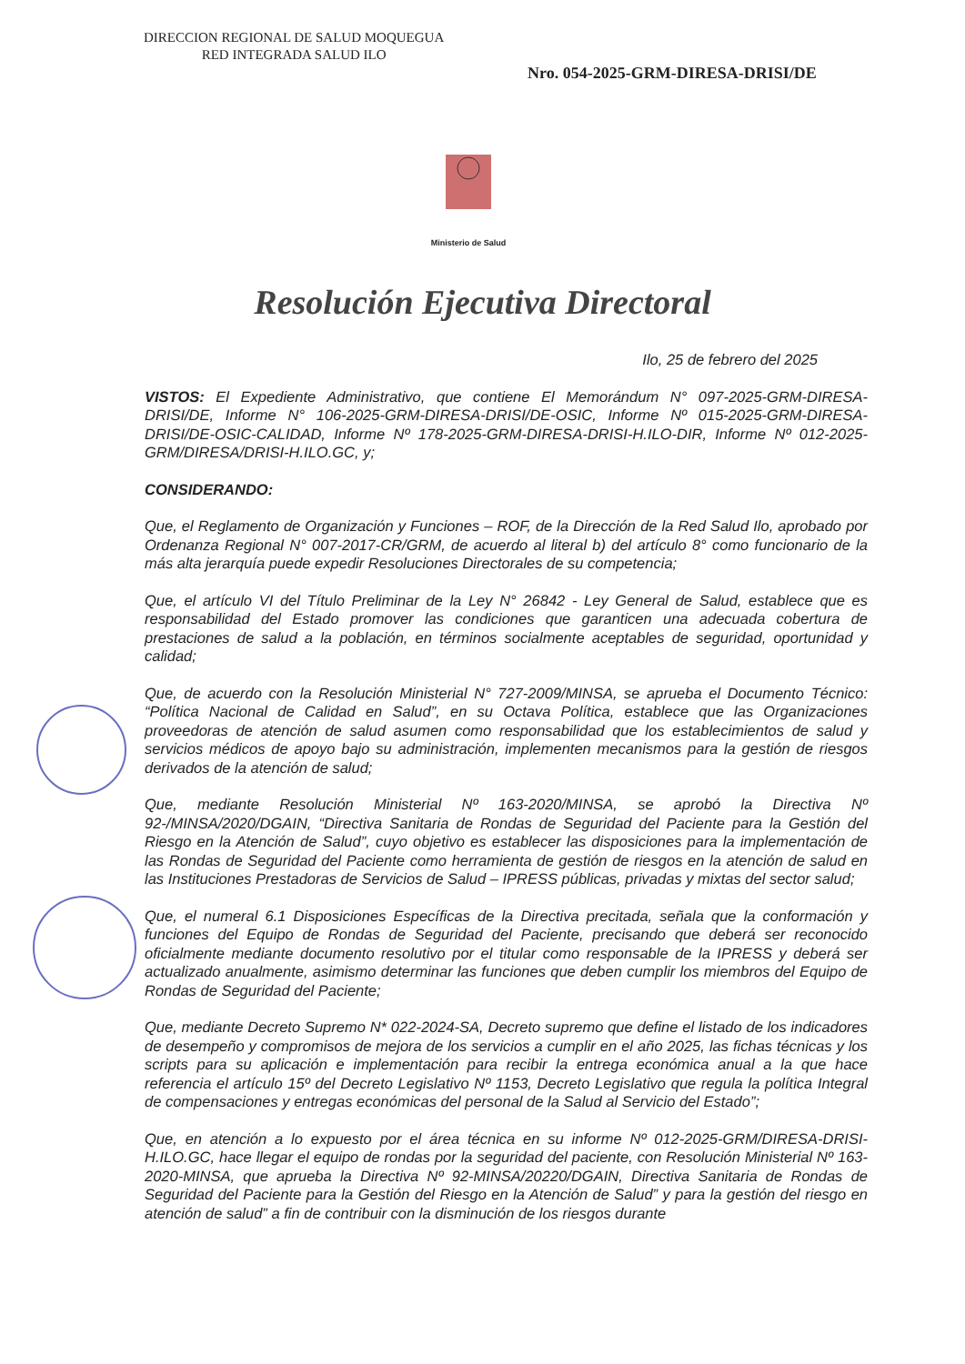DIRECCION REGIONAL DE SALUD MOQUEGUA
RED INTEGRADA SALUD ILO
Nro. 054-2025-GRM-DIRESA-DRISI/DE
Ministerio de Salud
Resolución Ejecutiva Directoral
Ilo, 25 de febrero del 2025
VISTOS: El Expediente Administrativo, que contiene El Memorándum N° 097-2025-GRM-DIRESA-DRISI/DE, Informe N° 106-2025-GRM-DIRESA-DRISI/DE-OSIC, Informe Nº 015-2025-GRM-DIRESA-DRISI/DE-OSIC-CALIDAD, Informe Nº 178-2025-GRM-DIRESA-DRISI-H.ILO-DIR, Informe Nº 012-2025-GRM/DIRESA/DRISI-H.ILO.GC, y;
CONSIDERANDO:
Que, el Reglamento de Organización y Funciones – ROF, de la Dirección de la Red Salud Ilo, aprobado por Ordenanza Regional N° 007-2017-CR/GRM, de acuerdo al literal b) del artículo 8° como funcionario de la más alta jerarquía puede expedir Resoluciones Directorales de su competencia;
Que, el artículo VI del Título Preliminar de la Ley N° 26842 - Ley General de Salud, establece que es responsabilidad del Estado promover las condiciones que garanticen una adecuada cobertura de prestaciones de salud a la población, en términos socialmente aceptables de seguridad, oportunidad y calidad;
Que, de acuerdo con la Resolución Ministerial N° 727-2009/MINSA, se aprueba el Documento Técnico: “Política Nacional de Calidad en Salud”, en su Octava Política, establece que las Organizaciones proveedoras de atención de salud asumen como responsabilidad que los establecimientos de salud y servicios médicos de apoyo bajo su administración, implementen mecanismos para la gestión de riesgos derivados de la atención de salud;
Que, mediante Resolución Ministerial Nº 163-2020/MINSA, se aprobó la Directiva Nº 92-/MINSA/2020/DGAIN, “Directiva Sanitaria de Rondas de Seguridad del Paciente para la Gestión del Riesgo en la Atención de Salud”, cuyo objetivo es establecer las disposiciones para la implementación de las Rondas de Seguridad del Paciente como herramienta de gestión de riesgos en la atención de salud en las Instituciones Prestadoras de Servicios de Salud – IPRESS públicas, privadas y mixtas del sector salud;
Que, el numeral 6.1 Disposiciones Específicas de la Directiva precitada, señala que la conformación y funciones del Equipo de Rondas de Seguridad del Paciente, precisando que deberá ser reconocido oficialmente mediante documento resolutivo por el titular como responsable de la IPRESS y deberá ser actualizado anualmente, asimismo determinar las funciones que deben cumplir los miembros del Equipo de Rondas de Seguridad del Paciente;
Que, mediante Decreto Supremo N* 022-2024-SA, Decreto supremo que define el listado de los indicadores de desempeño y compromisos de mejora de los servicios a cumplir en el año 2025, las fichas técnicas y los scripts para su aplicación e implementación para recibir la entrega económica anual a la que hace referencia el artículo 15º del Decreto Legislativo Nº 1153, Decreto Legislativo que regula la política Integral de compensaciones y entregas económicas del personal de la Salud al Servicio del Estado”;
Que, en atención a lo expuesto por el área técnica en su informe Nº 012-2025-GRM/DIRESA-DRISI-H.ILO.GC, hace llegar el equipo de rondas por la seguridad del paciente, con Resolución Ministerial Nº 163-2020-MINSA, que aprueba la Directiva Nº 92-MINSA/20220/DGAIN, Directiva Sanitaria de Rondas de Seguridad del Paciente para la Gestión del Riesgo en la Atención de Salud” y para la gestión del riesgo en atención de salud” a fin de contribuir con la disminución de los riesgos durante